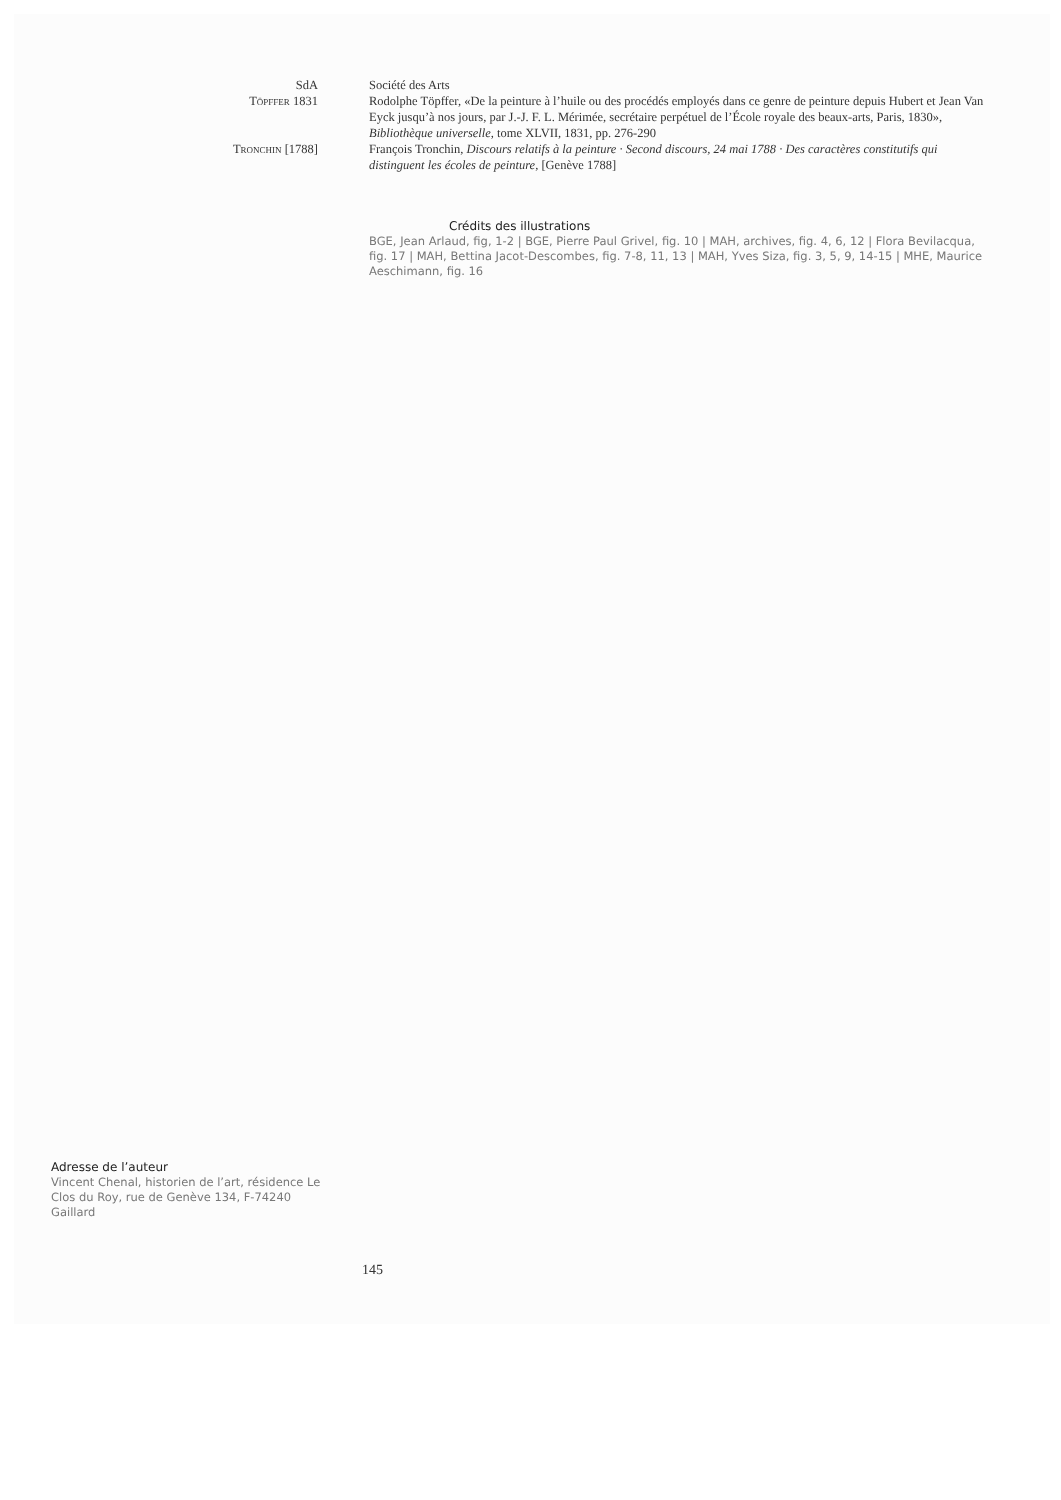SdA Société des Arts
Töpffer 1831 Rodolphe Töpffer, «De la peinture à l’huile ou des procédés employés dans ce genre de peinture depuis Hubert et Jean Van Eyck jusqu’à nos jours, par J.-J. F. L. Mérimée, secrétaire perpétuel de l’École royale des beaux-arts, Paris, 1830», Bibliothèque universelle, tome XLVII, 1831, pp. 276-290
Tronchin [1788] François Tronchin, Discours relatifs à la peinture · Second discours, 24 mai 1788 · Des caractères constitutifs qui distinguent les écoles de peinture, [Genève 1788]
Crédits des illustrations
BGE, Jean Arlaud, fig, 1-2 | BGE, Pierre Paul Grivel, fig. 10 | MAH, archives, fig. 4, 6, 12 | Flora Bevilacqua, fig. 17 | MAH, Bettina Jacot-Descombes, fig. 7-8, 11, 13 | MAH, Yves Siza, fig. 3, 5, 9, 14-15 | MHE, Maurice Aeschimann, fig. 16
Adresse de l’auteur
Vincent Chenal, historien de l’art, résidence Le Clos du Roy, rue de Genève 134, F-74240 Gaillard
145